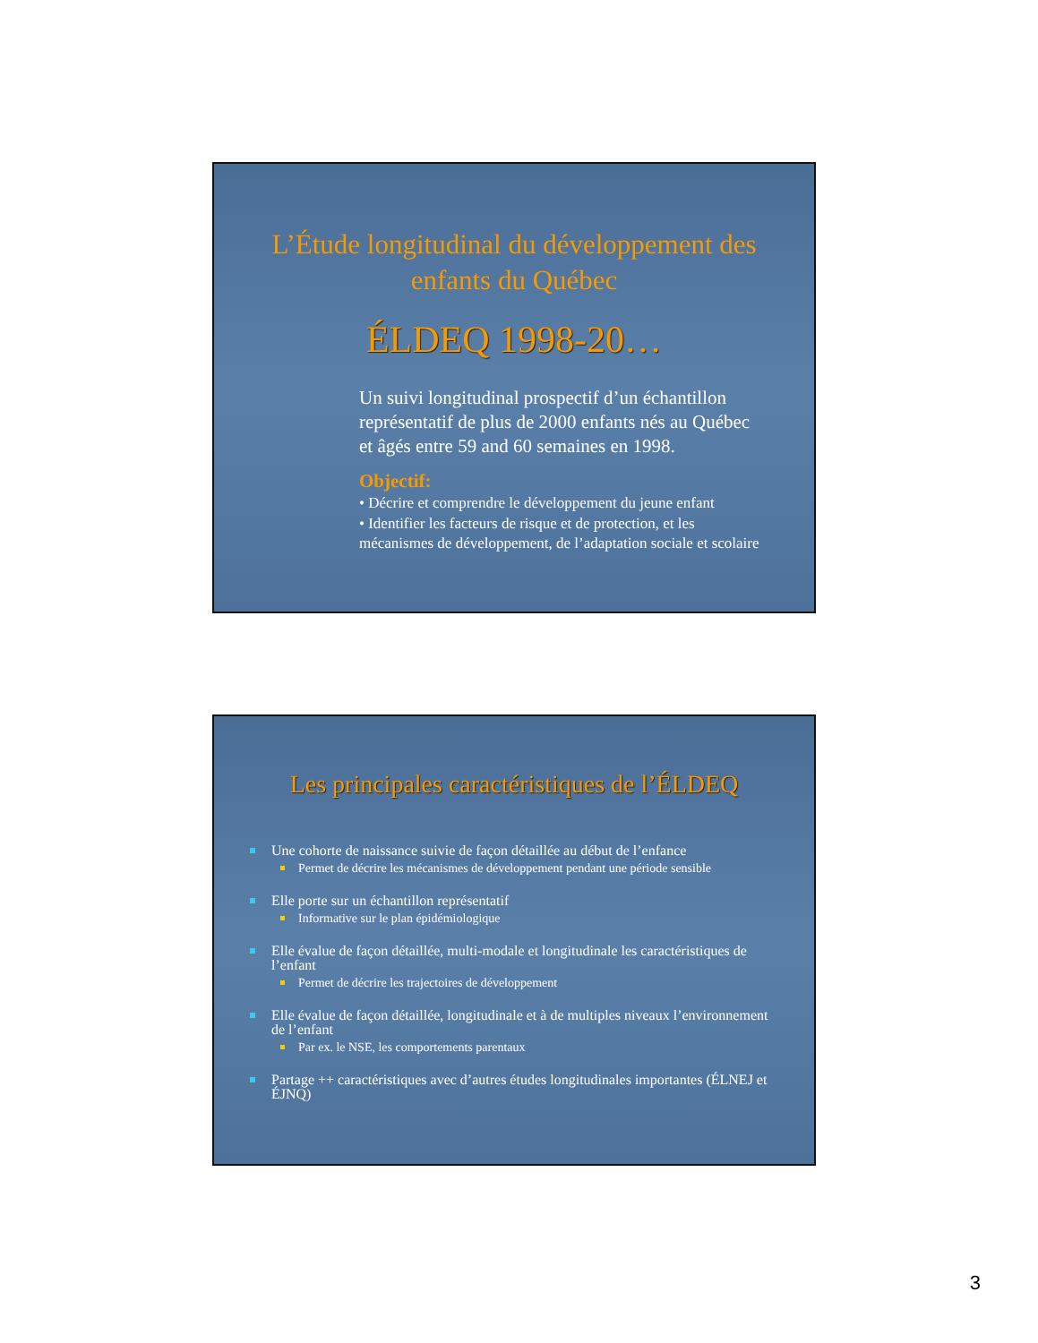L’Étude longitudinal du développement des enfants du Québec
ÉLDEQ 1998-20…
Un suivi longitudinal prospectif d’un échantillon représentatif de plus de 2000 enfants nés au Québec et âgés entre 59 and 60 semaines en 1998.
Objectif:
• Décrire et comprendre le développement du jeune enfant
• Identifier les facteurs de risque et de protection, et les mécanismes de développement, de l’adaptation sociale et scolaire
Les principales caractéristiques de l’ÉLDEQ
Une cohorte de naissance suivie de façon détaillée au début de l’enfance
Permet de décrire les mécanismes de développement pendant une période sensible
Elle porte sur un échantillon représentatif
Informative sur le plan épidémiologique
Elle évalue de façon détaillée, multi-modale et longitudinale les caractéristiques de l’enfant
Permet de décrire les trajectoires de développement
Elle évalue de façon détaillée, longitudinale et à de multiples niveaux l’environnement de l’enfant
Par ex. le NSE, les comportements parentaux
Partage ++ caractéristiques avec d’autres études longitudinales importantes (ÉLNEJ et ÉJNQ)
3